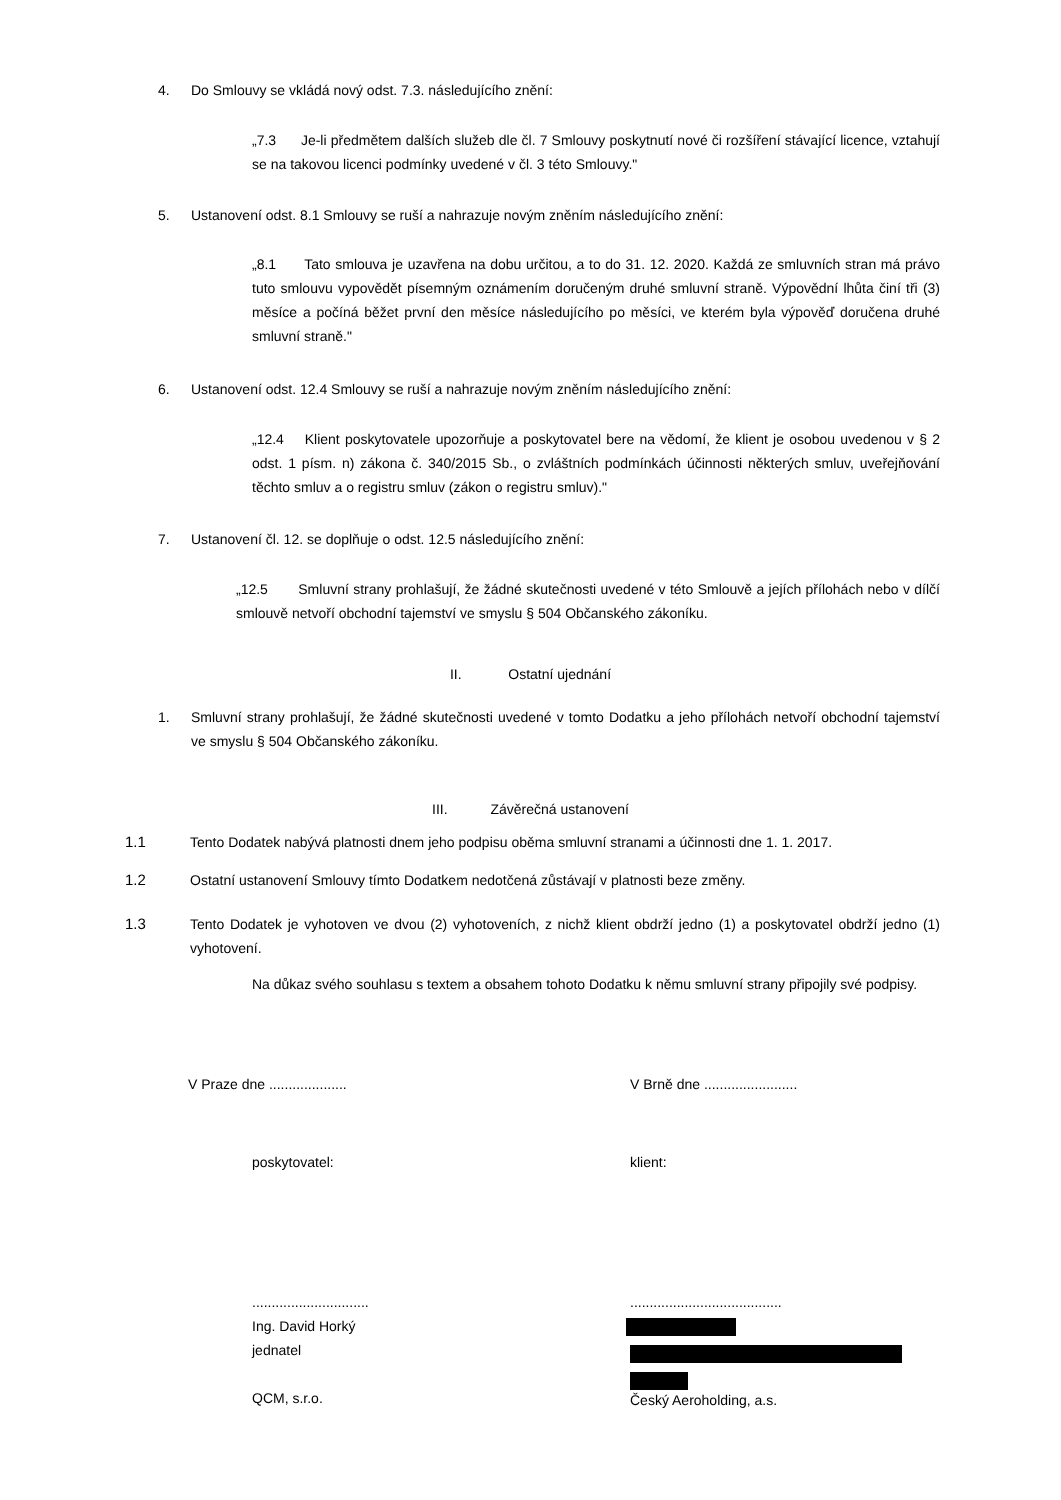4. Do Smlouvy se vkládá nový odst. 7.3. následujícího znění:
„7.3 Je-li předmětem dalších služeb dle čl. 7 Smlouvy poskytnutí nové či rozšíření stávající licence, vztahují se na takovou licenci podmínky uvedené v čl. 3 této Smlouvy."
5. Ustanovení odst. 8.1 Smlouvy se ruší a nahrazuje novým zněním následujícího znění:
„8.1 Tato smlouva je uzavřena na dobu určitou, a to do 31. 12. 2020. Každá ze smluvních stran má právo tuto smlouvu vypovědět písemným oznámením doručeným druhé smluvní straně. Výpovědní lhůta činí tři (3) měsíce a počíná běžet první den měsíce následujícího po měsíci, ve kterém byla výpověď doručena druhé smluvní straně."
6. Ustanovení odst. 12.4 Smlouvy se ruší a nahrazuje novým zněním následujícího znění:
„12.4 Klient poskytovatele upozorňuje a poskytovatel bere na vědomí, že klient je osobou uvedenou v § 2 odst. 1 písm. n) zákona č. 340/2015 Sb., o zvláštních podmínkách účinnosti některých smluv, uveřejňování těchto smluv a o registru smluv (zákon o registru smluv)."
7. Ustanovení čl. 12. se doplňuje o odst. 12.5 následujícího znění:
„12.5 Smluvní strany prohlašují, že žádné skutečnosti uvedené v této Smlouvě a jejích přílohách nebo v dílčí smlouvě netvoří obchodní tajemství ve smyslu § 504 Občanského zákoníku.
II. Ostatní ujednání
1. Smluvní strany prohlašují, že žádné skutečnosti uvedené v tomto Dodatku a jeho přílohách netvoří obchodní tajemství ve smyslu § 504 Občanského zákoníku.
III. Závěrečná ustanovení
1.1 Tento Dodatek nabývá platnosti dnem jeho podpisu oběma smluvní stranami a účinnosti dne 1. 1. 2017.
1.2 Ostatní ustanovení Smlouvy tímto Dodatkem nedotčená zůstávají v platnosti beze změny.
1.3 Tento Dodatek je vyhotoven ve dvou (2) vyhotoveních, z nichž klient obdrží jedno (1) a poskytovatel obdrží jedno (1) vyhotovení.
Na důkaz svého souhlasu s textem a obsahem tohoto Dodatku k němu smluvní strany připojily své podpisy.
V Praze dne ....................
V Brně dne ........................
poskytovatel: klient:
..............................
Ing. David Horký
jednatel
QCM, s.r.o.
.......................................
Český Aeroholding, a.s.